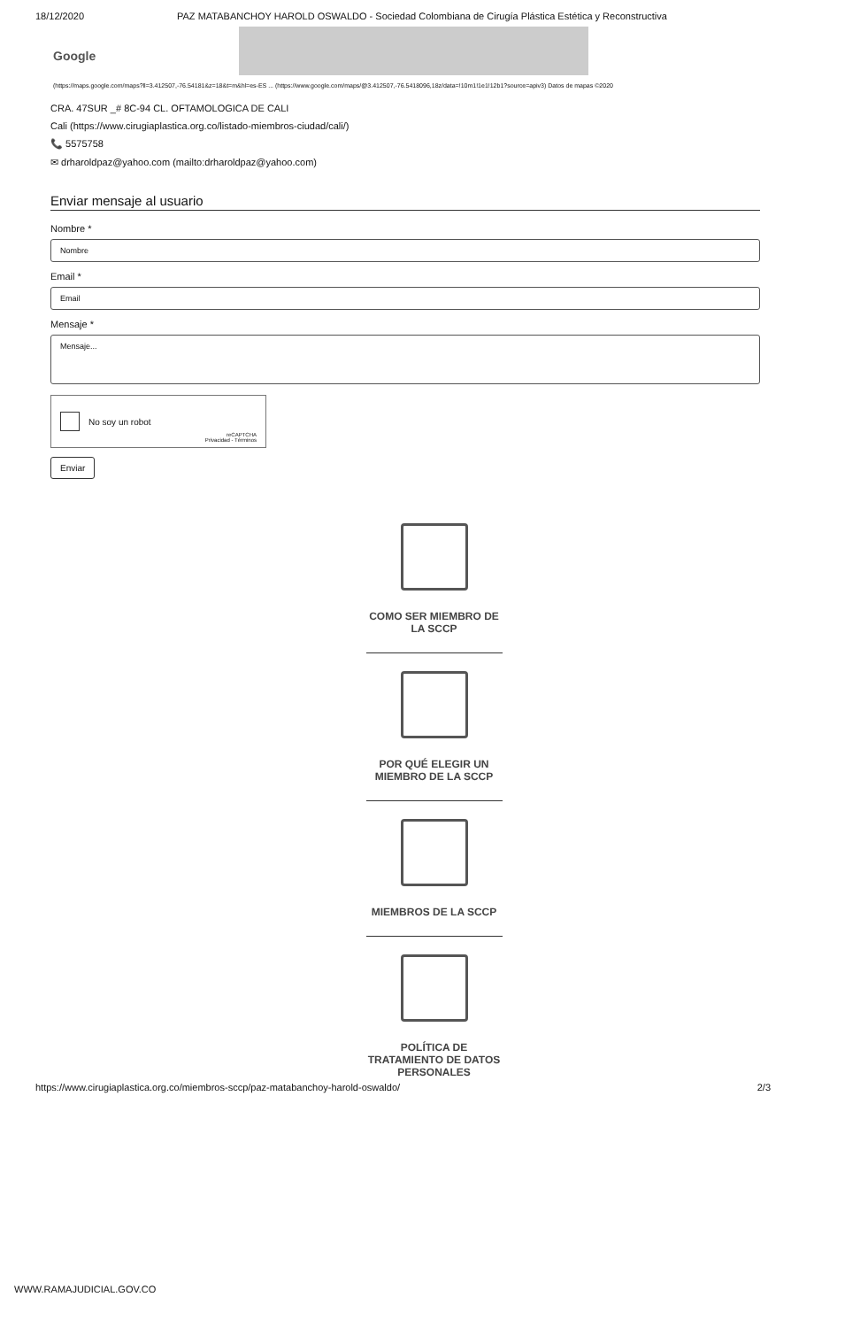18/12/2020 PAZ MATABANCHOY HAROLD OSWALDO - Sociedad Colombiana de Cirugía Plástica Estética y Reconstructiva
Google
(https://maps.google.com/maps?ll=3.412507,-76.54181&z=18&t=m&hl=es-ES ... (https://www.google.com/maps/@3.412507,-76.5418096,18z/data=!10m1!1e1!12b1?source=apiv3) Datos de mapas ©2020
CRA. 47SUR _# 8C-94 CL. OFTAMOLOGICA DE CALI
Cali (https://www.cirugiaplastica.org.co/listado-miembros-ciudad/cali/)
📞 5575758
✉ drharoldpaz@yahoo.com (mailto:drharoldpaz@yahoo.com)
Enviar mensaje al usuario
Nombre *
Nombre
Email *
Email
Mensaje *
Mensaje...
No soy un robot
reCAPTCHA
Privacidad - Términos
Enviar
COMO SER MIEMBRO DE LA SCCP
POR QUÉ ELEGIR UN MIEMBRO DE LA SCCP
MIEMBROS DE LA SCCP
POLÍTICA DE TRATAMIENTO DE DATOS PERSONALES
https://www.cirugiaplastica.org.co/miembros-sccp/paz-matabanchoy-harold-oswaldo/ 2/3
WWW.RAMAJUDICIAL.GOV.CO